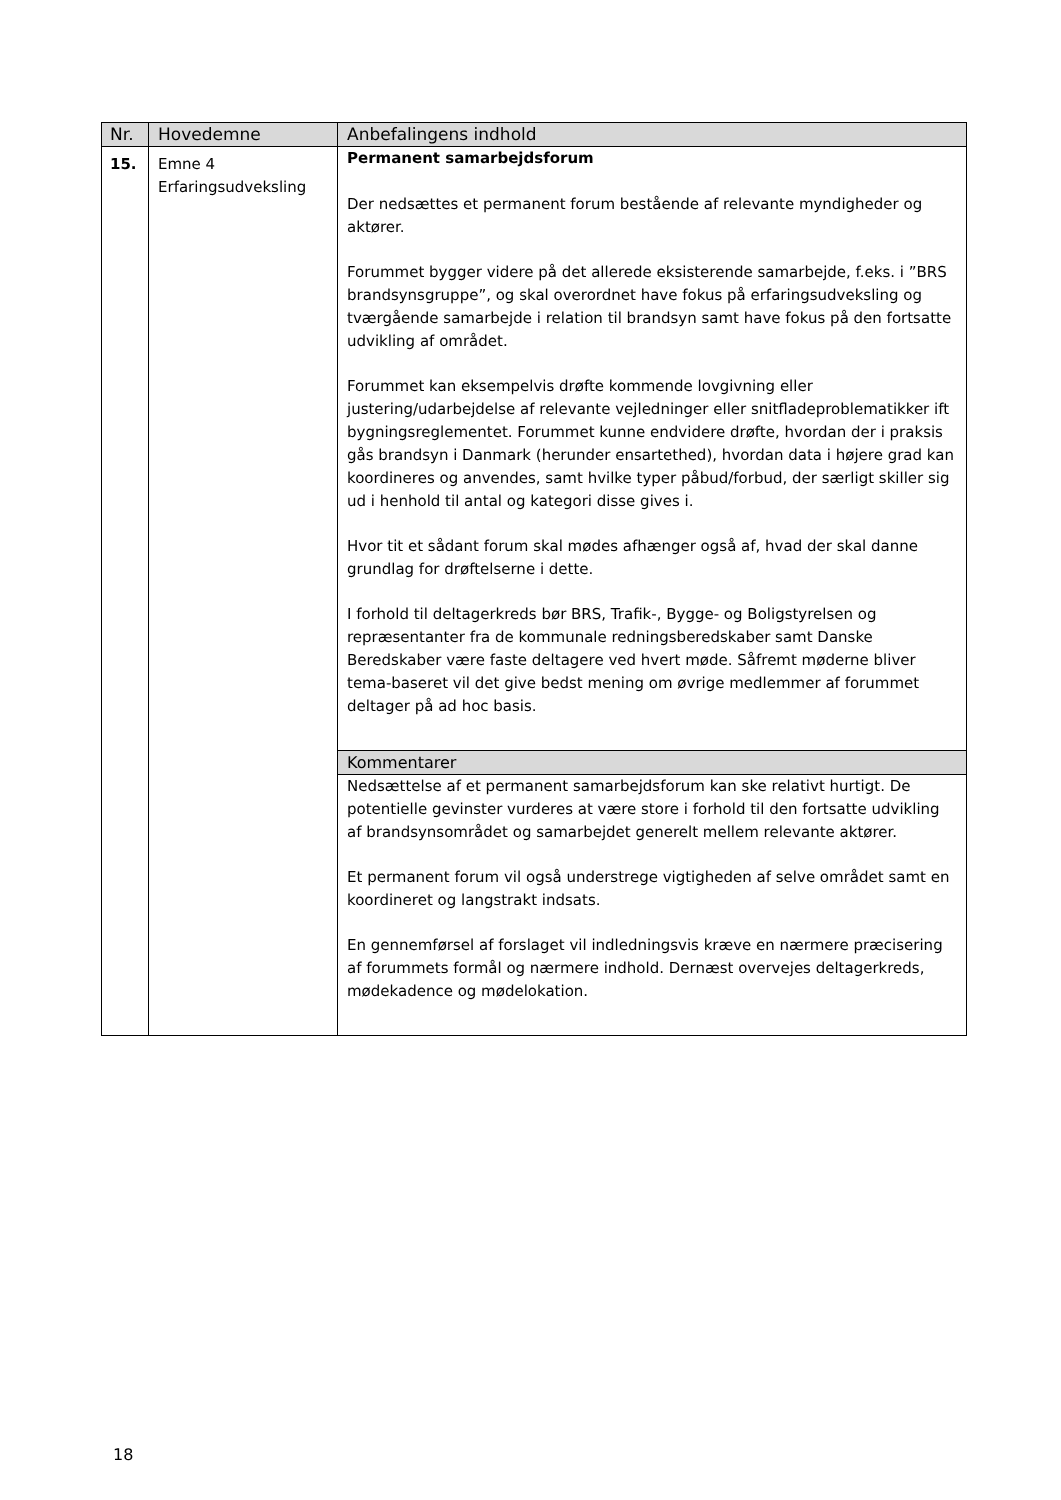| Nr. | Hovedemne | Anbefalingens indhold |
| --- | --- | --- |
| 15. | Emne 4 Erfaringsudveksling | Permanent samarbejdsforum Der nedsættes et permanent forum bestående af relevante myndigheder og aktører. Forummet bygger videre på det allerede eksisterende samarbejde, f.eks. i ”BRS brandsynsgruppe”, og skal overordnet have fokus på erfaringsudveksling og tværgående samarbejde i relation til brandsyn samt have fokus på den fortsatte udvikling af området. Forummet kan eksempelvis drøfte kommende lovgivning eller justering/udarbejdelse af relevante vejledninger eller snitfladeproblematikker ift bygningsreglementet. Forummet kunne endvidere drøfte, hvordan der i praksis gås brandsyn i Danmark (herunder ensartethed), hvordan data i højere grad kan koordineres og anvendes, samt hvilke typer påbud/forbud, der særligt skiller sig ud i henhold til antal og kategori disse gives i. Hvor tit et sådant forum skal mødes afhænger også af, hvad der skal danne grundlag for drøftelserne i dette. I forhold til deltagerkreds bør BRS, Trafik-, Bygge- og Boligstyrelsen og repræsentanter fra de kommunale redningsberedskaber samt Danske Beredskaber være faste deltagere ved hvert møde. Såfremt møderne bliver tema-baseret vil det give bedst mening om øvrige medlemmer af forummet deltager på ad hoc basis. |
| | | Kommentarer |
| | | Nedsættelse af et permanent samarbejdsforum kan ske relativt hurtigt. De potentielle gevinster vurderes at være store i forhold til den fortsatte udvikling af brandsynsområdet og samarbejdet generelt mellem relevante aktører. Et permanent forum vil også understrege vigtigheden af selve området samt en koordineret og langstrakt indsats. En gennemførsel af forslaget vil indledningsvis kræve en nærmere præcisering af forummets formål og nærmere indhold. Dernæst overvejes deltagerkreds, mødekadence og mødelokation. |
18